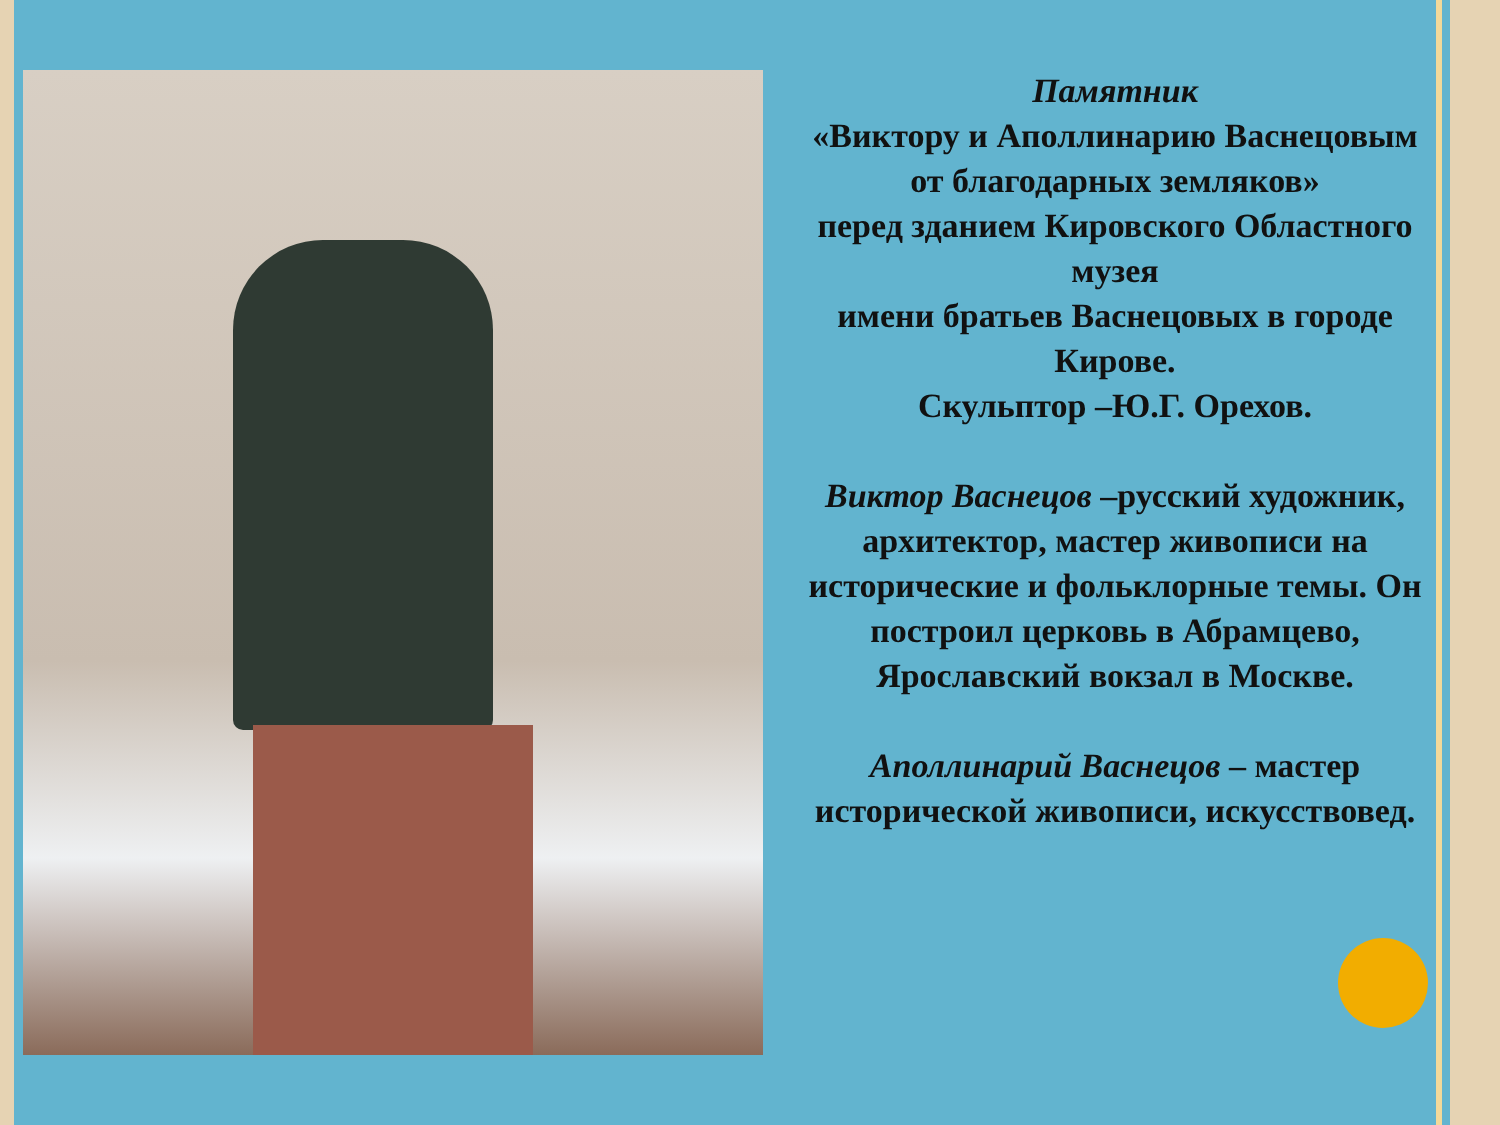Памятник
«Виктору и Аполлинарию Васнецовым
от благодарных земляков»
перед зданием Кировского Областного музея
имени братьев Васнецовых в городе Кирове.
Скульптор –Ю.Г. Орехов.
Виктор Васнецов –русский художник, архитектор, мастер живописи на исторические и фольклорные темы. Он построил церковь в Абрамцево, Ярославский вокзал в Москве.
Аполлинарий Васнецов – мастер исторической живописи, искусствовед.